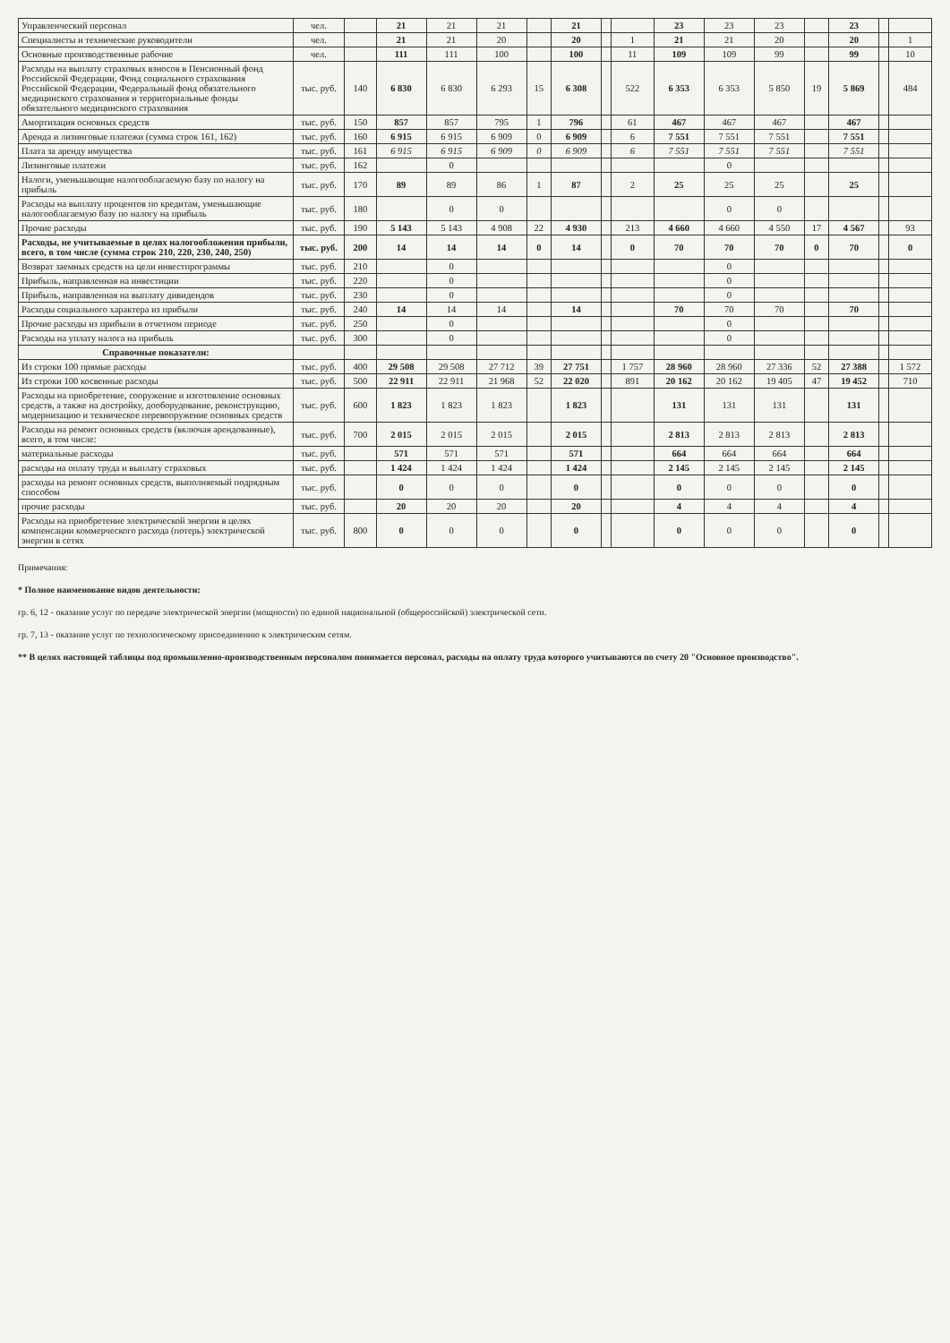| Управленческий персонал | чел. | | 21 | 21 | 21 | | 21 | | | 23 | 23 | 23 | | 23 | | |
| Специалисты и технические руководители | чел. | | 21 | 21 | 20 | | 20 | | 1 | 21 | 21 | 20 | | 20 | | 1 |
| Основные производственные рабочие | чел. | | 111 | 111 | 100 | | 100 | | 11 | 109 | 109 | 99 | | 99 | | 10 |
| Расходы на выплату страховых взносов в Пенсионный фонд Российской Федерации, Фонд социального страхования Российской Федерации, Федеральный фонд обязательного медицинского страхования и территориальные фонды обязательного медицинского страхования | тыс. руб. | 140 | 6 830 | 6 830 | 6 293 | 15 | 6 308 | | 522 | 6 353 | 6 353 | 5 850 | 19 | 5 869 | | 484 |
| Амортизация основных средств | тыс. руб. | 150 | 857 | 857 | 795 | 1 | 796 | | 61 | 467 | 467 | 467 | | 467 | | |
| Аренда и лизинговые платежи (сумма строк 161, 162) | тыс. руб. | 160 | 6 915 | 6 915 | 6 909 | 0 | 6 909 | | 6 | 7 551 | 7 551 | 7 551 | | 7 551 | | |
| Плата за аренду имущества | тыс. руб. | 161 | 6 915 | 6 915 | 6 909 | 0 | 6 909 | | 6 | 7 551 | 7 551 | 7 551 | | 7 551 | | |
| Лизинговые платежи | тыс. руб. | 162 | | 0 | | | | | | | 0 | | | | | |
| Налоги, уменьшающие налогооблагаемую базу по налогу на прибыль | тыс. руб. | 170 | 89 | 89 | 86 | 1 | 87 | | 2 | 25 | 25 | 25 | | 25 | | |
| Расходы на выплату процентов по кредитам, уменьшающие налогооблагаемую базу по налогу на прибыль | тыс. руб. | 180 | | 0 | 0 | | | | | | 0 | 0 | | | | |
| Прочие расходы | тыс. руб. | 190 | 5 143 | 5 143 | 4 908 | 22 | 4 930 | | 213 | 4 660 | 4 660 | 4 550 | 17 | 4 567 | | 93 |
| Расходы, не учитываемые в целях налогообложения прибыли, всего, в том числе (сумма строк 210, 220, 230, 240, 250) | тыс. руб. | 200 | 14 | 14 | 14 | 0 | 14 | | 0 | 70 | 70 | 70 | 0 | 70 | | 0 |
| Возврат заемных средств на цели инвестпрограммы | тыс. руб. | 210 | | 0 | | | | | | | 0 | | | | | |
| Прибыль, направленная на инвестиции | тыс. руб. | 220 | | 0 | | | | | | | 0 | | | | | |
| Прибыль, направленная на выплату дивидендов | тыс. руб. | 230 | | 0 | | | | | | | 0 | | | | | |
| Расходы социального характера из прибыли | тыс. руб. | 240 | 14 | 14 | 14 | | 14 | | | 70 | 70 | 70 | | 70 | | |
| Прочие расходы из прибыли в отчетном периоде | тыс. руб. | 250 | | 0 | | | | | | | 0 | | | | | |
| Расходы на уплату налога на прибыль | тыс. руб. | 300 | | 0 | | | | | | | 0 | | | | | |
| Справочные показатели: | | | | | | | | | | | | | | | | |
| Из строки 100 прямые расходы | тыс. руб. | 400 | 29 508 | 29 508 | 27 712 | 39 | 27 751 | | 1 757 | 28 960 | 28 960 | 27 336 | 52 | 27 388 | | 1 572 |
| Из строки 100 косвенные расходы | тыс. руб. | 500 | 22 911 | 22 911 | 21 968 | 52 | 22 020 | | 891 | 20 162 | 20 162 | 19 405 | 47 | 19 452 | | 710 |
| Расходы на приобретение, сооружение и изготовление основных средств, а также на достройку, дооборудование, реконструкцию, модернизацию и техническое перевооружение основных средств | тыс. руб. | 600 | 1 823 | 1 823 | 1 823 | | 1 823 | | | 131 | 131 | 131 | | 131 | | |
| Расходы на ремонт основных средств (включая арендованные), всего, в том числе: | тыс. руб. | 700 | 2 015 | 2 015 | 2 015 | | 2 015 | | | 2 813 | 2 813 | 2 813 | | 2 813 | | |
| материальные расходы | тыс. руб. | | 571 | 571 | 571 | | 571 | | | 664 | 664 | 664 | | 664 | | |
| расходы на оплату труда и выплату страховых | тыс. руб. | | 1 424 | 1 424 | 1 424 | | 1 424 | | | 2 145 | 2 145 | 2 145 | | 2 145 | | |
| расходы на ремонт основных средств, выполняемый подрядным способом | тыс. руб. | | 0 | 0 | 0 | | 0 | | | 0 | 0 | 0 | | 0 | | |
| прочие расходы | тыс. руб. | | 20 | 20 | 20 | | 20 | | | 4 | 4 | 4 | | 4 | | |
| Расходы на приобретение электрической энергии в целях компенсации коммерческого расхода (потерь) электрической энергии в сетях | тыс. руб. | 800 | 0 | 0 | 0 | | 0 | | | 0 | 0 | 0 | | 0 | | |
Примечания:
* Полное наименование видов деятельности:
гр. 6, 12 - оказание услуг по передаче электрической энергии (мощности) по единой национальной (общероссийской) электрической сети.
гр. 7, 13 - оказание услуг по технологическому присоединению к электрическим сетям.
** В целях настоящей таблицы под промышленно-производственным персоналом понимается персонал, расходы на оплату труда которого учитываются по счету 20 "Основное производство".